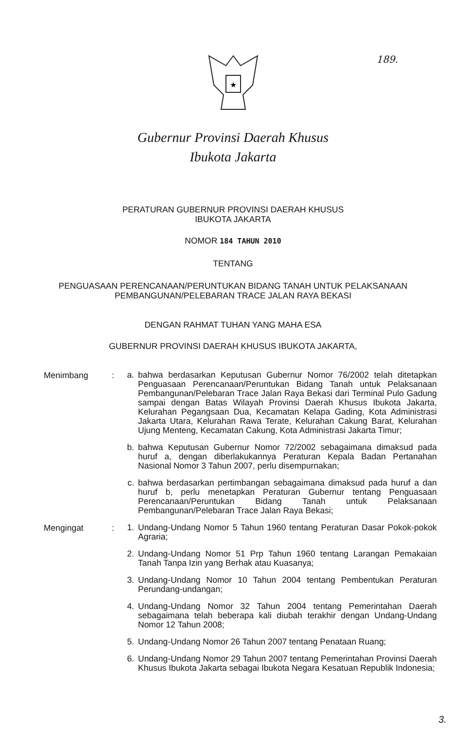189.
★
Gubernur Provinsi Daerah Khusus
Ibukota Jakarta
PERATURAN GUBERNUR PROVINSI DAERAH KHUSUS
IBUKOTA JAKARTA
NOMOR 184 TAHUN 2010
TENTANG
PENGUASAAN PERENCANAAN/PERUNTUKAN BIDANG TANAH UNTUK PELAKSANAAN
PEMBANGUNAN/PELEBARAN TRACE JALAN RAYA BEKASI
DENGAN RAHMAT TUHAN YANG MAHA ESA
GUBERNUR PROVINSI DAERAH KHUSUS IBUKOTA JAKARTA,
Menimbang :
a. bahwa berdasarkan Keputusan Gubernur Nomor 76/2002 telah ditetapkan Penguasaan Perencanaan/Peruntukan Bidang Tanah untuk Pelaksanaan Pembangunan/Pelebaran Trace Jalan Raya Bekasi dari Terminal Pulo Gadung sampai dengan Batas Wilayah Provinsi Daerah Khusus Ibukota Jakarta, Kelurahan Pegangsaan Dua, Kecamatan Kelapa Gading, Kota Administrasi Jakarta Utara, Kelurahan Rawa Terate, Kelurahan Cakung Barat, Kelurahan Ujung Menteng, Kecamatan Cakung, Kota Administrasi Jakarta Timur;
b. bahwa Keputusan Gubernur Nomor 72/2002 sebagaimana dimaksud pada huruf a, dengan diberlakukannya Peraturan Kepala Badan Pertanahan Nasional Nomor 3 Tahun 2007, perlu disempurnakan;
c. bahwa berdasarkan pertimbangan sebagaimana dimaksud pada huruf a dan huruf b, perlu menetapkan Peraturan Gubernur tentang Penguasaan Perencanaan/Peruntukan Bidang Tanah untuk Pelaksanaan Pembangunan/Pelebaran Trace Jalan Raya Bekasi;
Mengingat :
1. Undang-Undang Nomor 5 Tahun 1960 tentang Peraturan Dasar Pokok-pokok Agraria;
2. Undang-Undang Nomor 51 Prp Tahun 1960 tentang Larangan Pemakaian Tanah Tanpa Izin yang Berhak atau Kuasanya;
3. Undang-Undang Nomor 10 Tahun 2004 tentang Pembentukan Peraturan Perundang-undangan;
4. Undang-Undang Nomor 32 Tahun 2004 tentang Pemerintahan Daerah sebagaimana telah beberapa kali diubah terakhir dengan Undang-Undang Nomor 12 Tahun 2008;
5. Undang-Undang Nomor 26 Tahun 2007 tentang Penataan Ruang;
6. Undang-Undang Nomor 29 Tahun 2007 tentang Pemerintahan Provinsi Daerah Khusus Ibukota Jakarta sebagai Ibukota Negara Kesatuan Republik Indonesia;
3.